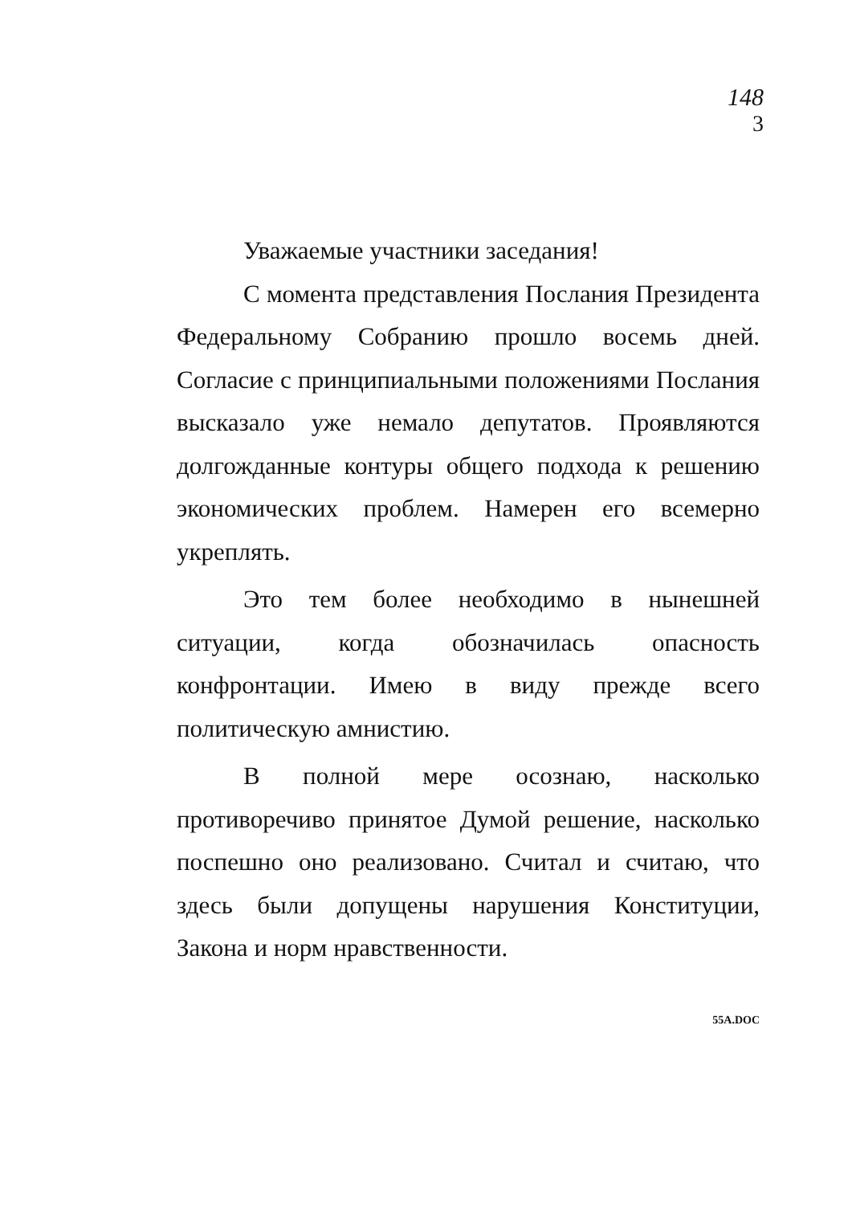148
3
Уважаемые участники заседания!
С момента представления Послания Президента Федеральному Собранию прошло восемь дней. Согласие с принципиальными положениями Послания высказало уже немало депутатов. Проявляются долгожданные контуры общего подхода к решению экономических проблем. Намерен его всемерно укреплять.
Это тем более необходимо в нынешней ситуации, когда обозначилась опасность конфронтации. Имею в виду прежде всего политическую амнистию.
В полной мере осознаю, насколько противоречиво принятое Думой решение, насколько поспешно оно реализовано. Считал и считаю, что здесь были допущены нарушения Конституции, Закона и норм нравственности.
55A.DOC